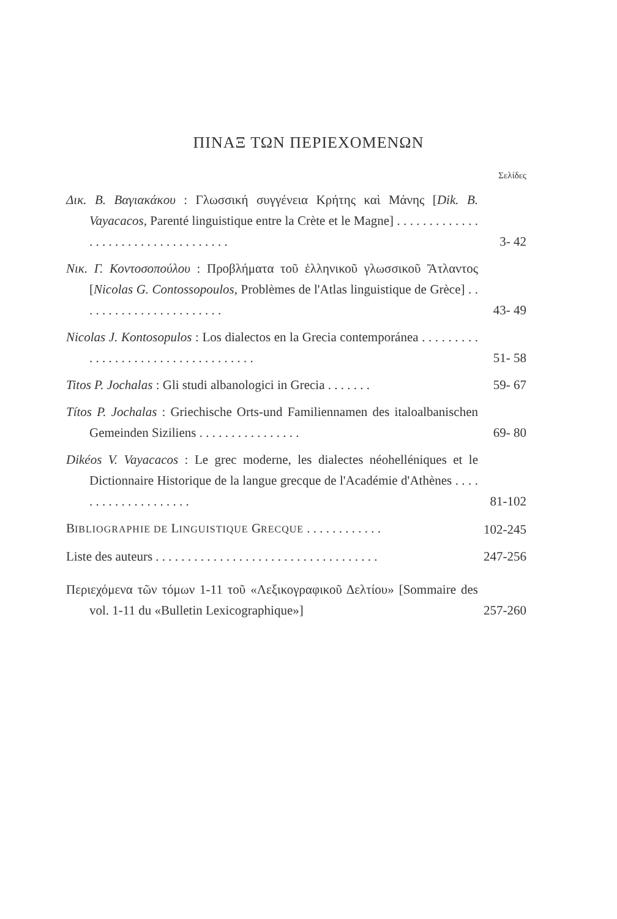ΠΙΝΑΞ ΤΩΝ ΠΕΡΙΕΧΟΜΕΝΩΝ
Σελίδες
Δικ. Β. Βαγιακάκου : Γλωσσική συγγένεια Κρήτης καὶ Μάνης [Dik. B. Vayacacos, Parenté linguistique entre la Crète et le Magne] . . . . . . . . . . . . . . . . . . . . . . . . . . . . . . . . . . .
3- 42
Νικ. Γ. Κοντοσοπούλου : Προβλήματα τοῦ ἑλληνικοῦ γλωσσικοῦ Ἄτλαντος [Nicolas G. Contossopoulos, Problèmes de l'Atlas linguistique de Grèce] . . . . . . . . . . . . . . . . . . . . . . .
43- 49
Nicolas J. Kontosopulos : Los dialectos en la Grecia contemporánea . . . . . . . . . . . . . . . . . . . . . . . . . . . . . . . . . . .
51- 58
Titos P. Jochalas : Gli studi albanologici in Grecia . . . . . . .
59- 67
Títos P. Jochalas : Griechische Orts-und Familiennamen des italoalbanischen Gemeinden Siziliens . . . . . . . . . . . . . . . .
69- 80
Dikéos V. Vayacacos : Le grec moderne, les dialectes néohelléniques et le Dictionnaire Historique de la langue grecque de l'Académie d'Athènes . . . . . . . . . . . . . . . . . . . .
81-102
BIBLIOGRAPHIE DE LINGUISTIQUE GRECQUE . . . . . . . . . . . .
102-245
Liste des auteurs . . . . . . . . . . . . . . . . . . . . . . . . . . . . . . . . . . .
247-256
Περιεχόμενα τῶν τόμων 1-11 τοῦ «Λεξικογραφικοῦ Δελτίου» [Sommaire des vol. 1-11 du «Bulletin Lexicographique»]
257-260